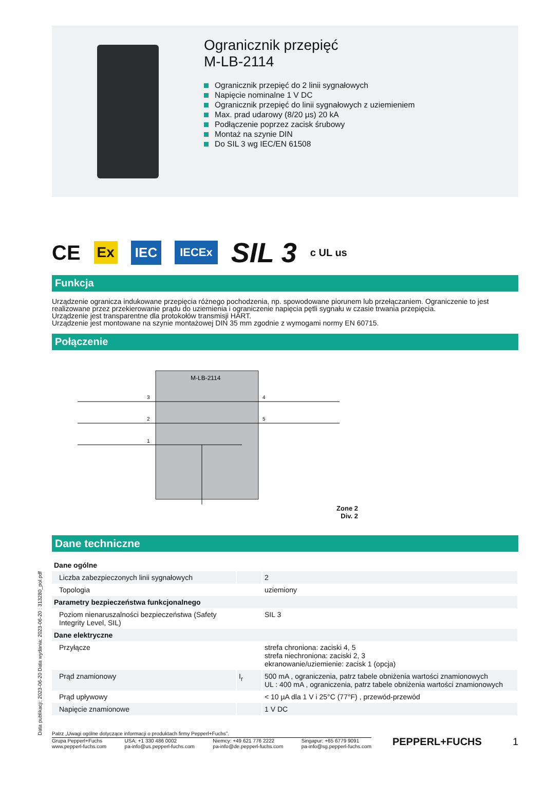Data publikacji: 2023-06-20 Data wydania: 2023-06-20 : 313280_pol.pdf
Ogranicznik przepięć
M-LB-2114
Ogranicznik przepięć do 2 linii sygnałowych
Napięcie nominalne 1 V DC
Ogranicznik przepięć do linii sygnałowych z uziemieniem
Max. prad udarowy (8/20 µs) 20 kA
Podłączenie poprzez zacisk śrubowy
Montaż na szynie DIN
Do SIL 3 wg IEC/EN 61508
CE Ex IEC IECEx SIL 3 c UL us
Funkcja
Urządzenie ogranicza indukowane przepięcia różnego pochodzenia, np. spowodowane piorunem lub przełączaniem. Ograniczenie to jest realizowane przez przekierowanie prądu do uziemienia i ograniczenie napięcia pętli sygnału w czasie trwania przepięcia.
Urządzenie jest transparentne dla protokołów transmisji HART.
Urządzenie jest montowane na szynie montażowej DIN 35 mm zgodnie z wymogami normy EN 60715.
Połączenie
M-LB-2114
3
2
1
4
5
Zone 2
Div. 2
Dane techniczne
| Dane ogólne | | |
| Liczba zabezpieczonych linii sygnałowych | | 2 |
| Topologia | | uziemiony |
| Parametry bezpieczeństwa funkcjonalnego | | |
| Poziom nienaruszalności bezpieczeństwa (Safety Integrity Level, SIL) | | SIL 3 |
| Dane elektryczne | | |
| Przyłącze | | strefa chroniona: zaciski 4, 5 strefa niechroniona: zaciski 2, 3 ekranowanie/uziemienie: zacisk 1 (opcja) |
| Prąd znamionowy | I<sub>r</sub> | 500 mA , ograniczenia, patrz tabele obniżenia wartości znamionowych UL : 400 mA , ograniczenia, patrz tabele obniżenia wartości znamionowych |
| Prąd upływowy | | < 10 µA dla 1 V i 25°C (77°F) , przewód-przewód |
| Napięcie znamionowe | | 1 V DC |
Patrz „Uwagi ogólne dotyczące informacji o produktach firmy Pepperl+Fuchs”.
Grupa Pepperl+Fuchs
www.pepperl-fuchs.com
USA: +1 330 486 0002
pa-info@us.pepperl-fuchs.com
Niemcy: +49 621 776 2222
pa-info@de.pepperl-fuchs.com
Singapur: +65 6779 9091
pa-info@sg.pepperl-fuchs.com
PEPPERL+FUCHS 1